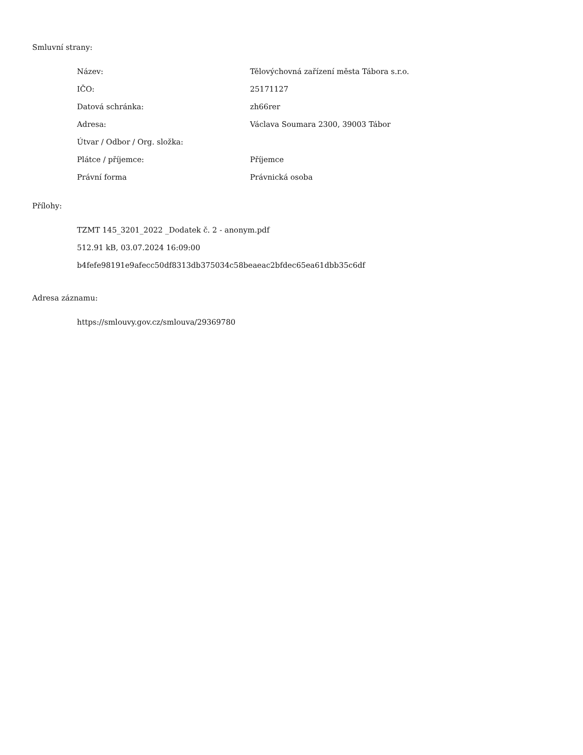Smluvní strany:
| Název: | Tělovýchovná zařízení města Tábora s.r.o. |
| IČO: | 25171127 |
| Datová schránka: | zh66rer |
| Adresa: | Václava Soumara 2300, 39003 Tábor |
| Útvar / Odbor / Org. složka: | |
| Plátce / příjemce: | Příjemce |
| Právní forma | Právnická osoba |
Přílohy:
TZMT 145_3201_2022 _Dodatek č. 2 - anonym.pdf
512.91 kB, 03.07.2024 16:09:00
b4fefe98191e9afecc50df8313db375034c58beaeac2bfdec65ea61dbb35c6df
Adresa záznamu:
https://smlouvy.gov.cz/smlouva/29369780